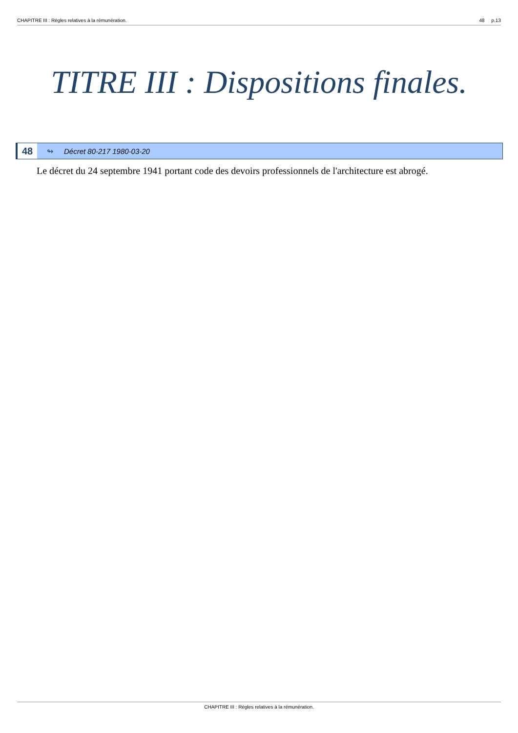CHAPITRE III : Règles relatives à la rémunération. 48 p.13
TITRE III : Dispositions finales.
48 ↬ Décret 80-217 1980-03-20
Le décret du 24 septembre 1941 portant code des devoirs professionnels de l'architecture est abrogé.
CHAPITRE III : Règles relatives à la rémunération.